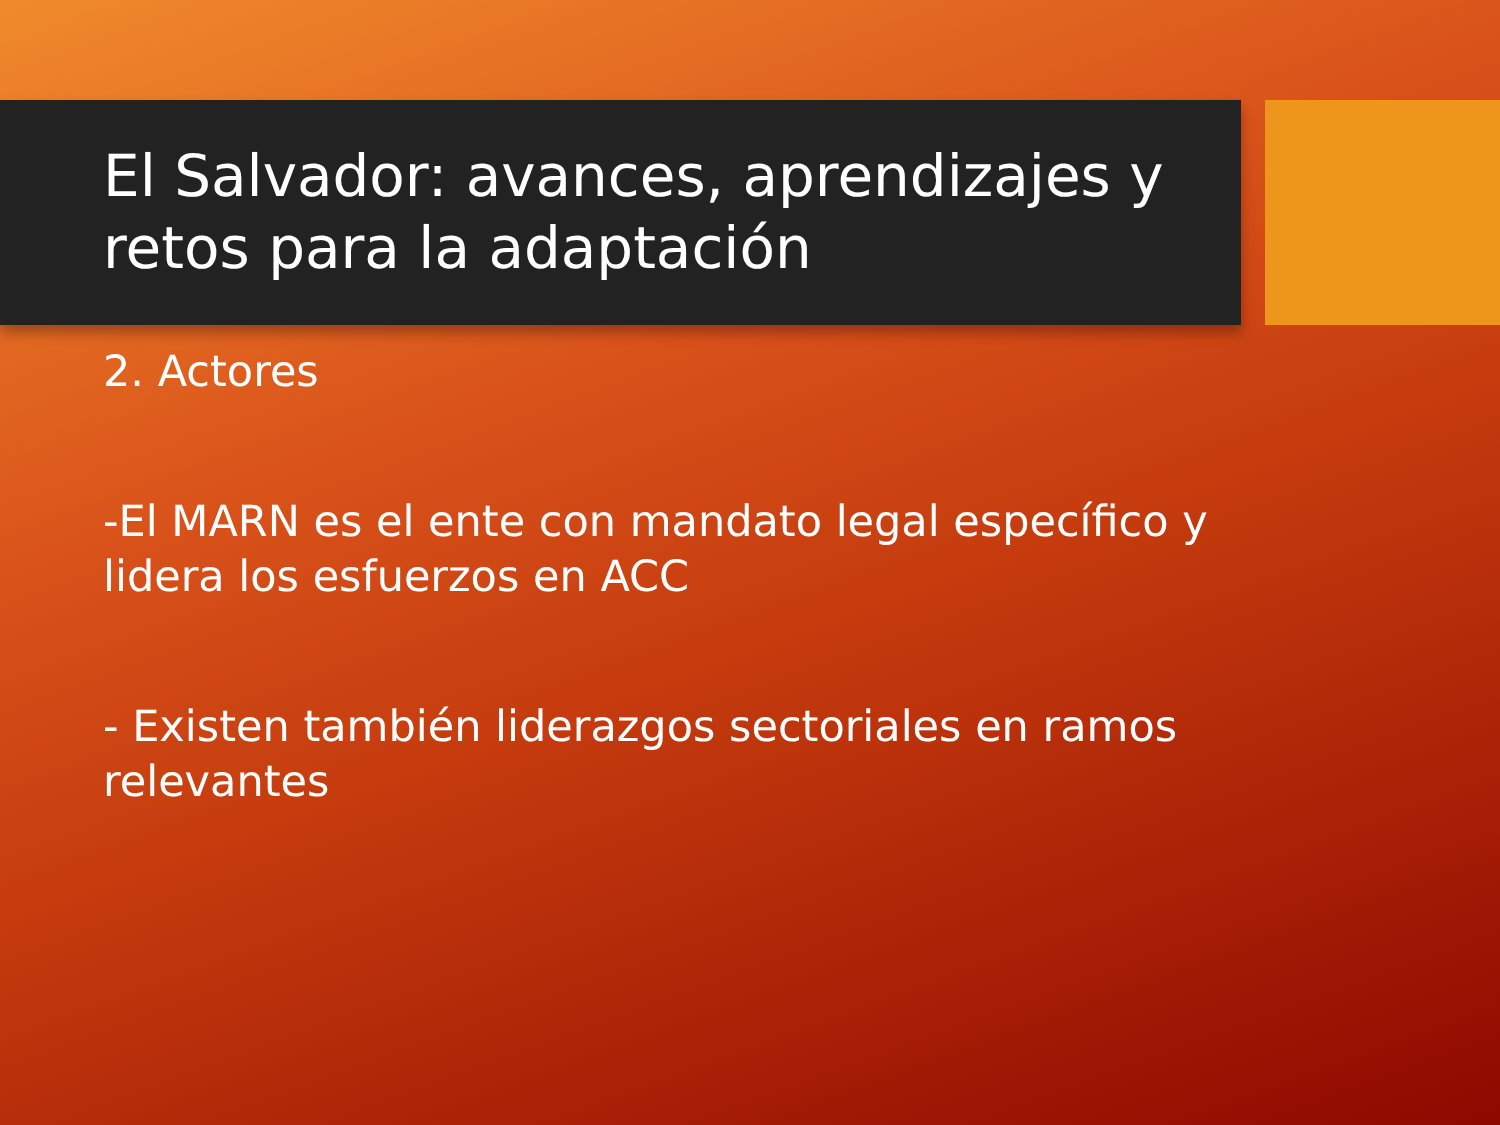El Salvador: avances, aprendizajes y retos para la adaptación
2. Actores
-El MARN es el ente con mandato legal específico y lidera los esfuerzos en ACC
- Existen también liderazgos sectoriales en ramos relevantes